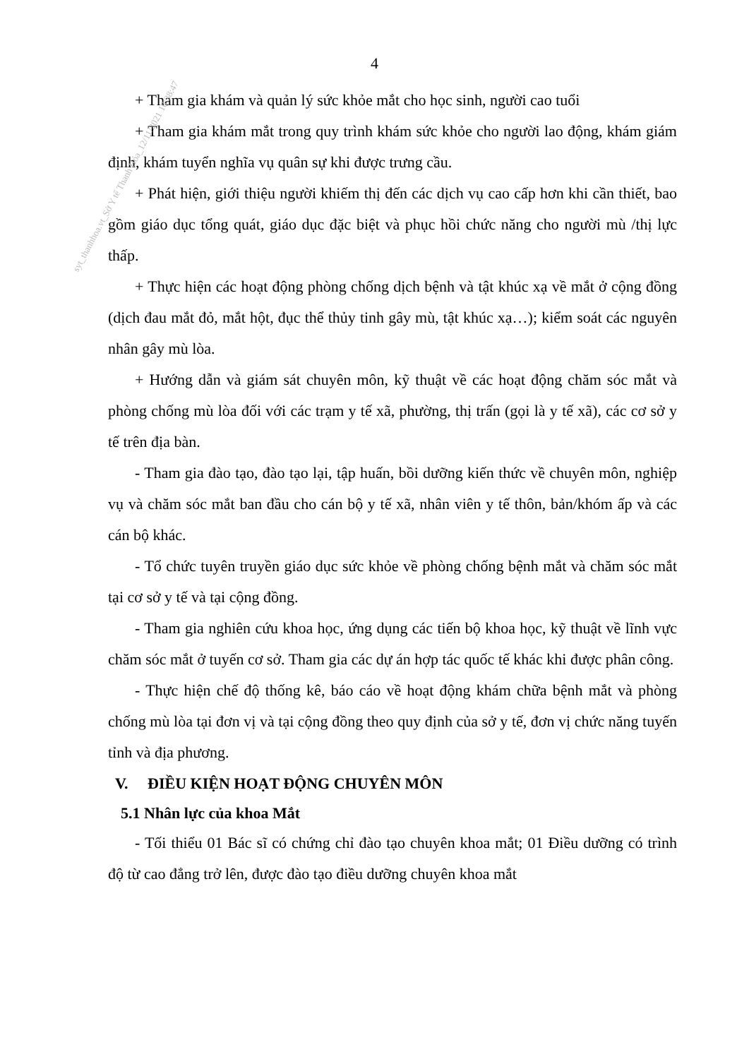syt_thanhhoa.vt_Sở Y tế Thanh Hóa_12/11/2021 10:38:47
4
+ Tham gia khám và quản lý sức khỏe mắt cho học sinh, người cao tuổi
+ Tham gia khám mắt trong quy trình khám sức khỏe cho người lao động, khám giám định, khám tuyển nghĩa vụ quân sự khi được trưng cầu.
+ Phát hiện, giới thiệu người khiếm thị đến các dịch vụ cao cấp hơn khi cần thiết, bao gồm giáo dục tổng quát, giáo dục đặc biệt và phục hồi chức năng cho người mù /thị lực thấp.
+ Thực hiện các hoạt động phòng chống dịch bệnh và tật khúc xạ về mắt ở cộng đồng (dịch đau mắt đỏ, mắt hột, đục thể thủy tinh gây mù, tật khúc xạ…); kiểm soát các nguyên nhân gây mù lòa.
+ Hướng dẫn và giám sát chuyên môn, kỹ thuật về các hoạt động chăm sóc mắt và phòng chống mù lòa đối với các trạm y tế xã, phường, thị trấn (gọi là y tế xã), các cơ sở y tế trên địa bàn.
- Tham gia đào tạo, đào tạo lại, tập huấn, bồi dưỡng kiến thức về chuyên môn, nghiệp vụ và chăm sóc mắt ban đầu cho cán bộ y tế xã, nhân viên y tế thôn, bản/khóm ấp và các cán bộ khác.
- Tổ chức tuyên truyền giáo dục sức khỏe về phòng chống bệnh mắt và chăm sóc mắt tại cơ sở y tế và tại cộng đồng.
- Tham gia nghiên cứu khoa học, ứng dụng các tiến bộ khoa học, kỹ thuật về lĩnh vực chăm sóc mắt ở tuyến cơ sở. Tham gia các dự án hợp tác quốc tế khác khi được phân công.
- Thực hiện chế độ thống kê, báo cáo về hoạt động khám chữa bệnh mắt và phòng chống mù lòa tại đơn vị và tại cộng đồng theo quy định của sở y tế, đơn vị chức năng tuyến tỉnh và địa phương.
V. ĐIỀU KIỆN HOẠT ĐỘNG CHUYÊN MÔN
5.1 Nhân lực của khoa Mắt
- Tối thiểu 01 Bác sĩ có chứng chỉ đào tạo chuyên khoa mắt; 01 Điều dưỡng có trình độ từ cao đẳng trở lên, được đào tạo điều dưỡng chuyên khoa mắt